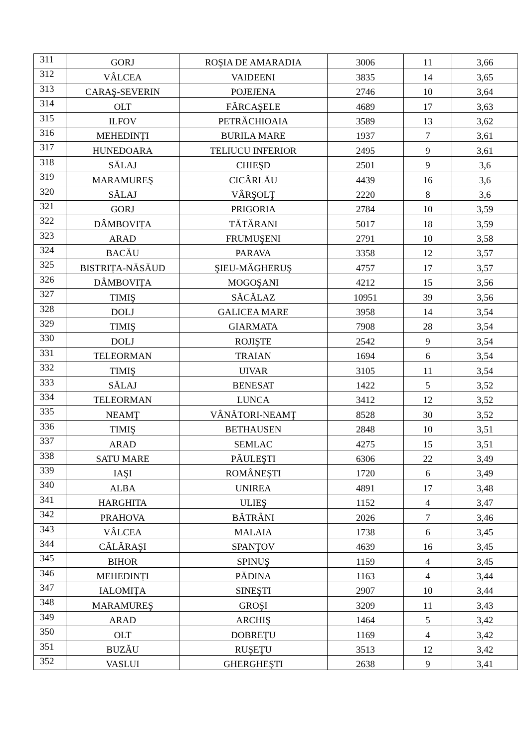| 311 | GORJ | ROŞIA DE AMARADIA | 3006 | 11 | 3,66 |
| 312 | VÂLCEA | VAIDEENI | 3835 | 14 | 3,65 |
| 313 | CARAŞ-SEVERIN | POJEJENA | 2746 | 10 | 3,64 |
| 314 | OLT | FĂRCAŞELE | 4689 | 17 | 3,63 |
| 315 | ILFOV | PETRĂCHIOAIA | 3589 | 13 | 3,62 |
| 316 | MEHEDINȚI | BURILA MARE | 1937 | 7 | 3,61 |
| 317 | HUNEDOARA | TELIUCU INFERIOR | 2495 | 9 | 3,61 |
| 318 | SĂLAJ | CHIEŞD | 2501 | 9 | 3,6 |
| 319 | MARAMUREŞ | CICÂRLĂU | 4439 | 16 | 3,6 |
| 320 | SĂLAJ | VÂRŞOLŢ | 2220 | 8 | 3,6 |
| 321 | GORJ | PRIGORIA | 2784 | 10 | 3,59 |
| 322 | DÂMBOVIȚA | TĂTĂRANI | 5017 | 18 | 3,59 |
| 323 | ARAD | FRUMUŞENI | 2791 | 10 | 3,58 |
| 324 | BACĂU | PARAVA | 3358 | 12 | 3,57 |
| 325 | BISTRIȚA-NĂSĂUD | ŞIEU-MĂGHERUŞ | 4757 | 17 | 3,57 |
| 326 | DÂMBOVIȚA | MOGOŞANI | 4212 | 15 | 3,56 |
| 327 | TIMIŞ | SĂCĂLAZ | 10951 | 39 | 3,56 |
| 328 | DOLJ | GALICEA MARE | 3958 | 14 | 3,54 |
| 329 | TIMIŞ | GIARMATA | 7908 | 28 | 3,54 |
| 330 | DOLJ | ROJIŞTE | 2542 | 9 | 3,54 |
| 331 | TELEORMAN | TRAIAN | 1694 | 6 | 3,54 |
| 332 | TIMIŞ | UIVAR | 3105 | 11 | 3,54 |
| 333 | SĂLAJ | BENESAT | 1422 | 5 | 3,52 |
| 334 | TELEORMAN | LUNCA | 3412 | 12 | 3,52 |
| 335 | NEAMŢ | VÂNĂTORI-NEAMŢ | 8528 | 30 | 3,52 |
| 336 | TIMIŞ | BETHAUSEN | 2848 | 10 | 3,51 |
| 337 | ARAD | SEMLAC | 4275 | 15 | 3,51 |
| 338 | SATU MARE | PĂULEŞTI | 6306 | 22 | 3,49 |
| 339 | IAŞI | ROMÂNEŞTI | 1720 | 6 | 3,49 |
| 340 | ALBA | UNIREA | 4891 | 17 | 3,48 |
| 341 | HARGHITA | ULIEŞ | 1152 | 4 | 3,47 |
| 342 | PRAHOVA | BĂTRÂNI | 2026 | 7 | 3,46 |
| 343 | VÂLCEA | MALAIA | 1738 | 6 | 3,45 |
| 344 | CĂLĂRAŞI | SPANŢOV | 4639 | 16 | 3,45 |
| 345 | BIHOR | SPINUŞ | 1159 | 4 | 3,45 |
| 346 | MEHEDINȚI | PĂDINA | 1163 | 4 | 3,44 |
| 347 | IALOMIȚA | SINEŞTI | 2907 | 10 | 3,44 |
| 348 | MARAMUREŞ | GROŞI | 3209 | 11 | 3,43 |
| 349 | ARAD | ARCHIŞ | 1464 | 5 | 3,42 |
| 350 | OLT | DOBREŢU | 1169 | 4 | 3,42 |
| 351 | BUZĂU | RUŞEŢU | 3513 | 12 | 3,42 |
| 352 | VASLUI | GHERGHEŞTI | 2638 | 9 | 3,41 |